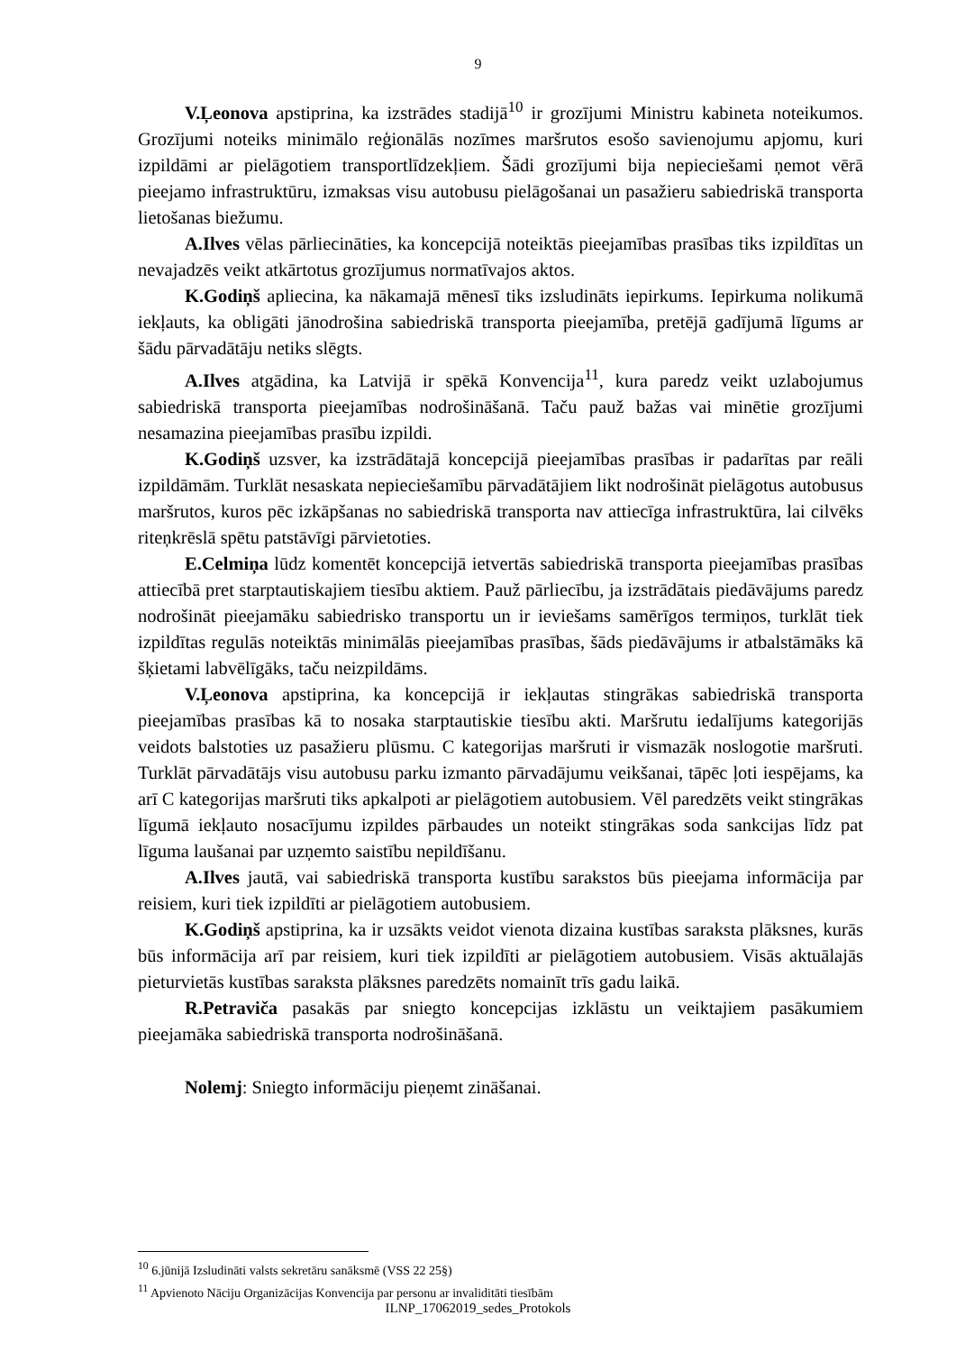9
V.Ļeonova apstiprina, ka izstrādes stadijā<sup>10</sup> ir grozījumi Ministru kabineta noteikumos. Grozījumi noteiks minimālo reģionālās nozīmes maršrutos esošo savienojumu apjomu, kuri izpildāmi ar pielāgotiem transportlīdzekļiem. Šādi grozījumi bija nepieciešami ņemot vērā pieejamo infrastruktūru, izmaksas visu autobusu pielāgošanai un pasažieru sabiedriskā transporta lietošanas biežumu.
A.Ilves vēlas pārliecināties, ka koncepcijā noteiktās pieejamības prasības tiks izpildītas un nevajadzēs veikt atkārtotus grozījumus normatīvajos aktos.
K.Godiņš apliecina, ka nākamajā mēnesī tiks izsludināts iepirkums. Iepirkuma nolikumā iekļauts, ka obligāti jānodrošina sabiedriskā transporta pieejamība, pretējā gadījumā līgums ar šādu pārvadātāju netiks slēgts.
A.Ilves atgādina, ka Latvijā ir spēkā Konvencija<sup>11</sup>, kura paredz veikt uzlabojumus sabiedriskā transporta pieejamības nodrošināšanā. Taču pauž bažas vai minētie grozījumi nesamazina pieejamības prasību izpildi.
K.Godiņš uzsver, ka izstrādātajā koncepcijā pieejamības prasības ir padarītas par reāli izpildāmām. Turklāt nesaskata nepieciešamību pārvadātājiem likt nodrošināt pielāgotus autobusus maršrutos, kuros pēc izkāpšanas no sabiedriskā transporta nav attiecīga infrastruktūra, lai cilvēks riteņkrēslā spētu patstāvīgi pārvietoties.
E.Celmiņa lūdz komentēt koncepcijā ietvertās sabiedriskā transporta pieejamības prasības attiecībā pret starptautiskajiem tiesību aktiem. Pauž pārliecību, ja izstrādātais piedāvājums paredz nodrošināt pieejamāku sabiedrisko transportu un ir ieviešams samērīgos termiņos, turklāt tiek izpildītas regulās noteiktās minimālās pieejamības prasības, šāds piedāvājums ir atbalstāmāks kā šķietami labvēlīgāks, taču neizpildāms.
V.Ļeonova apstiprina, ka koncepcijā ir iekļautas stingrākas sabiedriskā transporta pieejamības prasības kā to nosaka starptautiskie tiesību akti. Maršrutu iedalījums kategorijās veidots balstoties uz pasažieru plūsmu. C kategorijas maršruti ir vismazāk noslogotie maršruti. Turklāt pārvadātājs visu autobusu parku izmanto pārvadājumu veikšanai, tāpēc ļoti iespējams, ka arī C kategorijas maršruti tiks apkalpoti ar pielāgotiem autobusiem. Vēl paredzēts veikt stingrākas līgumā iekļauto nosacījumu izpildes pārbaudes un noteikt stingrākas soda sankcijas līdz pat līguma laušanai par uzņemto saistību nepildīšanu.
A.Ilves jautā, vai sabiedriskā transporta kustību sarakstos būs pieejama informācija par reisiem, kuri tiek izpildīti ar pielāgotiem autobusiem.
K.Godiņš apstiprina, ka ir uzsākts veidot vienota dizaina kustības saraksta plāksnes, kurās būs informācija arī par reisiem, kuri tiek izpildīti ar pielāgotiem autobusiem. Visās aktuālajās pieturvietās kustības saraksta plāksnes paredzēts nomainīt trīs gadu laikā.
R.Petraviča pasakās par sniegto koncepcijas izklāstu un veiktajiem pasākumiem pieejamāka sabiedriskā transporta nodrošināšanā.
Nolemj: Sniegto informāciju pieņemt zināšanai.
<sup>10</sup> 6.jūnijā Izsludināti valsts sekretāru sanāksmē (VSS 22 25§)
<sup>11</sup> Apvienoto Nāciju Organizācijas Konvencija par personu ar invaliditāti tiesībām
ILNP_17062019_sedes_Protokols